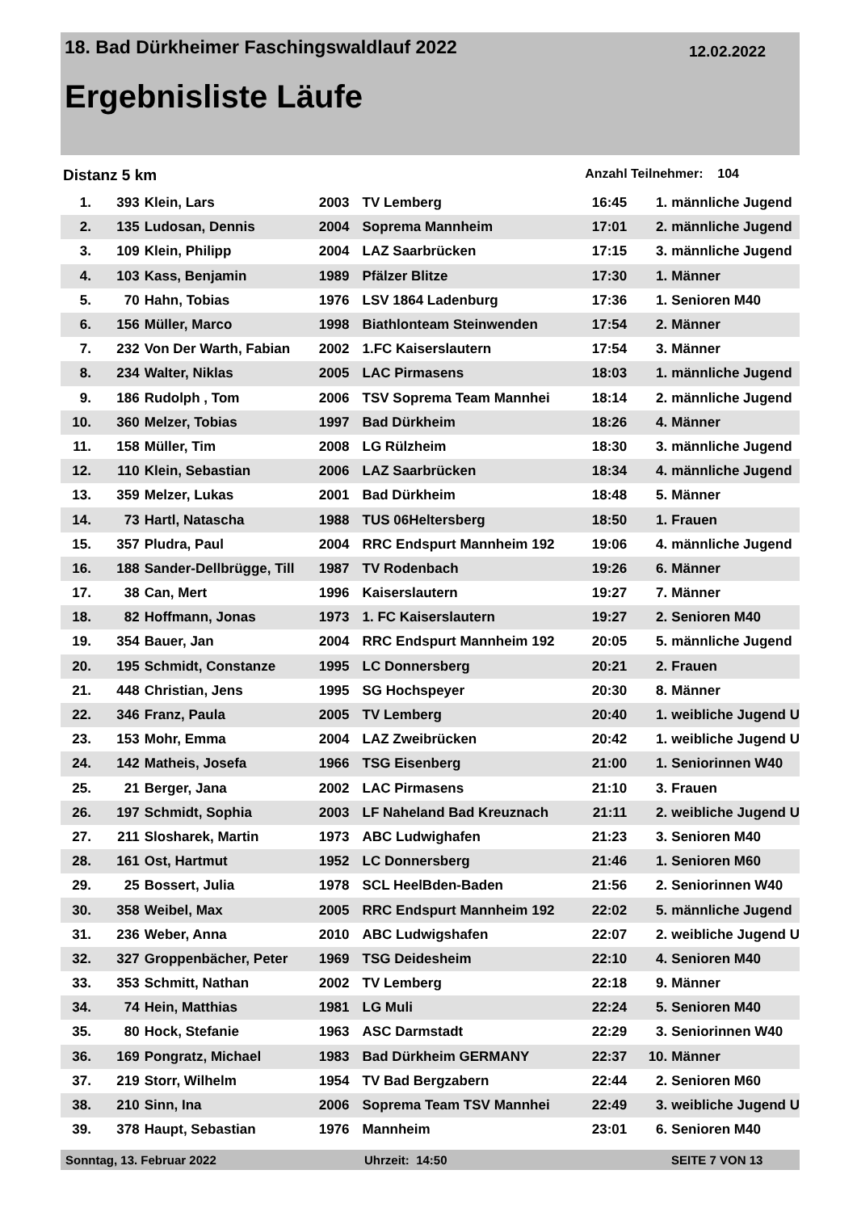18. Bad Dürkheimer Faschingswaldlauf 2022 12.02.2022
Ergebnisliste Läufe
Distanz 5 km Anzahl Teilnehmer: 104
| 1. | 393 | Klein, Lars | 2003 | TV Lemberg | 16:45 | 1. | männliche Jugend |
| 2. | 135 | Ludosan, Dennis | 2004 | Soprema Mannheim | 17:01 | 2. | männliche Jugend |
| 3. | 109 | Klein, Philipp | 2004 | LAZ Saarbrücken | 17:15 | 3. | männliche Jugend |
| 4. | 103 | Kass, Benjamin | 1989 | Pfälzer Blitze | 17:30 | 1. | Männer |
| 5. | 70 | Hahn, Tobias | 1976 | LSV 1864 Ladenburg | 17:36 | 1. | Senioren M40 |
| 6. | 156 | Müller, Marco | 1998 | Biathlonteam Steinwenden | 17:54 | 2. | Männer |
| 7. | 232 | Von Der Warth, Fabian | 2002 | 1.FC Kaiserslautern | 17:54 | 3. | Männer |
| 8. | 234 | Walter, Niklas | 2005 | LAC Pirmasens | 18:03 | 1. | männliche Jugend |
| 9. | 186 | Rudolph , Tom | 2006 | TSV Soprema Team Mannhei | 18:14 | 2. | männliche Jugend |
| 10. | 360 | Melzer, Tobias | 1997 | Bad Dürkheim | 18:26 | 4. | Männer |
| 11. | 158 | Müller, Tim | 2008 | LG Rülzheim | 18:30 | 3. | männliche Jugend |
| 12. | 110 | Klein, Sebastian | 2006 | LAZ Saarbrücken | 18:34 | 4. | männliche Jugend |
| 13. | 359 | Melzer, Lukas | 2001 | Bad Dürkheim | 18:48 | 5. | Männer |
| 14. | 73 | Hartl, Natascha | 1988 | TUS 06Heltersberg | 18:50 | 1. | Frauen |
| 15. | 357 | Pludra, Paul | 2004 | RRC Endspurt Mannheim 192 | 19:06 | 4. | männliche Jugend |
| 16. | 188 | Sander-Dellbrügge, Till | 1987 | TV Rodenbach | 19:26 | 6. | Männer |
| 17. | 38 | Can, Mert | 1996 | Kaiserslautern | 19:27 | 7. | Männer |
| 18. | 82 | Hoffmann, Jonas | 1973 | 1. FC Kaiserslautern | 19:27 | 2. | Senioren M40 |
| 19. | 354 | Bauer, Jan | 2004 | RRC Endspurt Mannheim 192 | 20:05 | 5. | männliche Jugend |
| 20. | 195 | Schmidt, Constanze | 1995 | LC Donnersberg | 20:21 | 2. | Frauen |
| 21. | 448 | Christian, Jens | 1995 | SG Hochspeyer | 20:30 | 8. | Männer |
| 22. | 346 | Franz, Paula | 2005 | TV Lemberg | 20:40 | 1. | weibliche Jugend U |
| 23. | 153 | Mohr, Emma | 2004 | LAZ Zweibrücken | 20:42 | 1. | weibliche Jugend U |
| 24. | 142 | Matheis, Josefa | 1966 | TSG Eisenberg | 21:00 | 1. | Seniorinnen W40 |
| 25. | 21 | Berger, Jana | 2002 | LAC Pirmasens | 21:10 | 3. | Frauen |
| 26. | 197 | Schmidt, Sophia | 2003 | LF Naheland Bad Kreuznach | 21:11 | 2. | weibliche Jugend U |
| 27. | 211 | Slosharek, Martin | 1973 | ABC Ludwighafen | 21:23 | 3. | Senioren M40 |
| 28. | 161 | Ost, Hartmut | 1952 | LC Donnersberg | 21:46 | 1. | Senioren M60 |
| 29. | 25 | Bossert, Julia | 1978 | SCL HeelBden-Baden | 21:56 | 2. | Seniorinnen W40 |
| 30. | 358 | Weibel, Max | 2005 | RRC Endspurt Mannheim 192 | 22:02 | 5. | männliche Jugend |
| 31. | 236 | Weber, Anna | 2010 | ABC Ludwigshafen | 22:07 | 2. | weibliche Jugend U |
| 32. | 327 | Groppenbächer, Peter | 1969 | TSG Deidesheim | 22:10 | 4. | Senioren M40 |
| 33. | 353 | Schmitt, Nathan | 2002 | TV Lemberg | 22:18 | 9. | Männer |
| 34. | 74 | Hein, Matthias | 1981 | LG Muli | 22:24 | 5. | Senioren M40 |
| 35. | 80 | Hock, Stefanie | 1963 | ASC Darmstadt | 22:29 | 3. | Seniorinnen W40 |
| 36. | 169 | Pongratz, Michael | 1983 | Bad Dürkheim GERMANY | 22:37 | 10. | Männer |
| 37. | 219 | Storr, Wilhelm | 1954 | TV Bad Bergzabern | 22:44 | 2. | Senioren M60 |
| 38. | 210 | Sinn, Ina | 2006 | Soprema Team TSV Mannhei | 22:49 | 3. | weibliche Jugend U |
| 39. | 378 | Haupt, Sebastian | 1976 | Mannheim | 23:01 | 6. | Senioren M40 |
Sonntag, 13. Februar 2022 Uhrzeit: 14:50 SEITE 7 VON 13